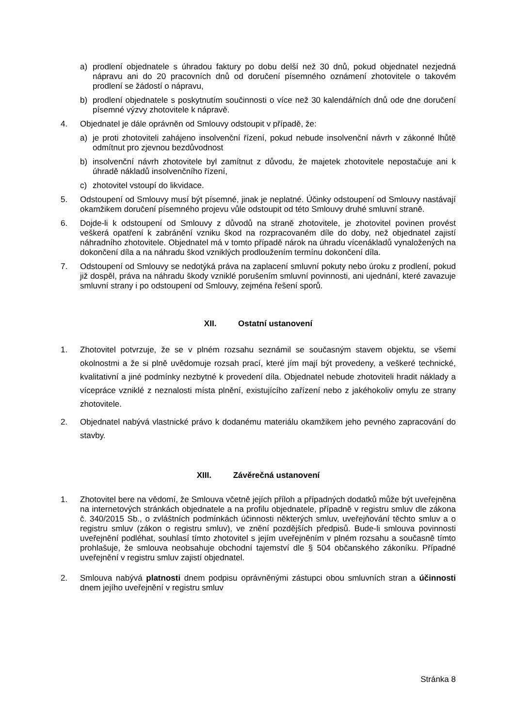a) prodlení objednatele s úhradou faktury po dobu delší než 30 dnů, pokud objednatel nezjedná nápravu ani do 20 pracovních dnů od doručení písemného oznámení zhotovitele o takovém prodlení se žádostí o nápravu,
b) prodlení objednatele s poskytnutím součinnosti o více než 30 kalendářních dnů ode dne doručení písemné výzvy zhotovitele k nápravě.
4. Objednatel je dále oprávněn od Smlouvy odstoupit v případě, že:
a) je proti zhotoviteli zahájeno insolvenční řízení, pokud nebude insolvenční návrh v zákonné lhůtě odmítnut pro zjevnou bezdůvodnost
b) insolvenční návrh zhotovitele byl zamítnut z důvodu, že majetek zhotovitele nepostačuje ani k úhradě nákladů insolvenčního řízení,
c) zhotovitel vstoupí do likvidace.
5. Odstoupení od Smlouvy musí být písemné, jinak je neplatné. Účinky odstoupení od Smlouvy nastávají okamžikem doručení písemného projevu vůle odstoupit od této Smlouvy druhé smluvní straně.
6. Dojde-li k odstoupení od Smlouvy z důvodů na straně zhotovitele, je zhotovitel povinen provést veškerá opatření k zabránění vzniku škod na rozpracovaném díle do doby, než objednatel zajistí náhradního zhotovitele. Objednatel má v tomto případě nárok na úhradu vícenákladů vynaložených na dokončení díla a na náhradu škod vzniklých prodloužením termínu dokončení díla.
7. Odstoupení od Smlouvy se nedotýká práva na zaplacení smluvní pokuty nebo úroku z prodlení, pokud již dospěl, práva na náhradu škody vzniklé porušením smluvní povinnosti, ani ujednání, které zavazuje smluvní strany i po odstoupení od Smlouvy, zejména řešení sporů.
XII. Ostatní ustanovení
1. Zhotovitel potvrzuje, že se v plném rozsahu seznámil se současným stavem objektu, se všemi okolnostmi a že si plně uvědomuje rozsah prací, které jím mají být provedeny, a veškeré technické, kvalitativní a jiné podmínky nezbytné k provedení díla. Objednatel nebude zhotoviteli hradit náklady a vícepráce vzniklé z neznalosti místa plnění, existujícího zařízení nebo z jakéhokoliv omylu ze strany zhotovitele.
2. Objednatel nabývá vlastnické právo k dodanému materiálu okamžikem jeho pevného zapracování do stavby.
XIII. Závěrečná ustanovení
1. Zhotovitel bere na vědomí, že Smlouva včetně jejích příloh a případných dodatků může být uveřejněna na internetových stránkách objednatele a na profilu objednatele, případně v registru smluv dle zákona č. 340/2015 Sb., o zvláštních podmínkách účinnosti některých smluv, uveřejňování těchto smluv a o registru smluv (zákon o registru smluv), ve znění pozdějších předpisů. Bude-li smlouva povinnosti uveřejnění podléhat, souhlasí tímto zhotovitel s jejím uveřejněním v plném rozsahu a současně tímto prohlašuje, že smlouva neobsahuje obchodní tajemství dle § 504 občanského zákoníku. Případné uveřejnění v registru smluv zajistí objednatel.
2. Smlouva nabývá platnosti dnem podpisu oprávněnými zástupci obou smluvních stran a účinnosti dnem jejího uveřejnění v registru smluv
Stránka 8